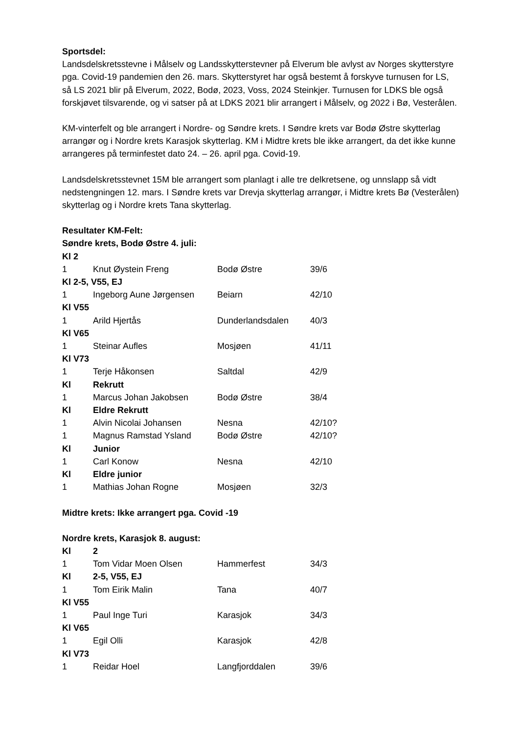Sportsdel:
Landsdelskretsstevne i Målselv og Landsskytterstevner på Elverum ble avlyst av Norges skytterstyre pga. Covid-19 pandemien den 26. mars. Skytterstyret har også bestemt å forskyve turnusen for LS, så LS 2021 blir på Elverum, 2022, Bodø, 2023, Voss, 2024 Steinkjer. Turnusen for LDKS ble også forskjøvet tilsvarende, og vi satser på at LDKS 2021 blir arrangert i Målselv, og 2022 i Bø, Vesterålen.
KM-vinterfelt og ble arrangert i Nordre- og Søndre krets. I Søndre krets var Bodø Østre skytterlag arrangør og i Nordre krets Karasjok skytterlag. KM i Midtre krets ble ikke arrangert, da det ikke kunne arrangeres på terminfestet dato 24. – 26. april pga. Covid-19.
Landsdelskretsstevnet 15M ble arrangert som planlagt i alle tre delkretsene, og unnslapp så vidt nedstengningen 12. mars. I Søndre krets var Drevja skytterlag arrangør, i Midtre krets Bø (Vesterålen) skytterlag og i Nordre krets Tana skytterlag.
Resultater KM-Felt:
Søndre krets, Bodø Østre 4. juli:
| Kl 2 | | | |
| 1 | Knut Øystein Freng | Bodø Østre | 39/6 |
| Kl 2-5, V55, EJ | | | |
| 1 | Ingeborg Aune Jørgensen | Beiarn | 42/10 |
| Kl V55 | | | |
| 1 | Arild Hjertås | Dunderlandsdalen | 40/3 |
| Kl V65 | | | |
| 1 | Steinar Aufles | Mosjøen | 41/11 |
| Kl V73 | | | |
| 1 | Terje Håkonsen | Saltdal | 42/9 |
| Kl | Rekrutt | | |
| 1 | Marcus Johan Jakobsen | Bodø Østre | 38/4 |
| Kl | Eldre Rekrutt | | |
| 1 | Alvin Nicolai Johansen | Nesna | 42/10? |
| 1 | Magnus Ramstad Ysland | Bodø Østre | 42/10? |
| Kl | Junior | | |
| 1 | Carl Konow | Nesna | 42/10 |
| Kl | Eldre junior | | |
| 1 | Mathias Johan Rogne | Mosjøen | 32/3 |
Midtre krets: Ikke arrangert pga. Covid -19
Nordre krets, Karasjok 8. august:
| Kl | 2 | | |
| 1 | Tom Vidar Moen Olsen | Hammerfest | 34/3 |
| Kl | 2-5, V55, EJ | | |
| 1 | Tom Eirik Malin | Tana | 40/7 |
| Kl V55 | | | |
| 1 | Paul Inge Turi | Karasjok | 34/3 |
| Kl V65 | | | |
| 1 | Egil Olli | Karasjok | 42/8 |
| Kl V73 | | | |
| 1 | Reidar Hoel | Langfjorddalen | 39/6 |